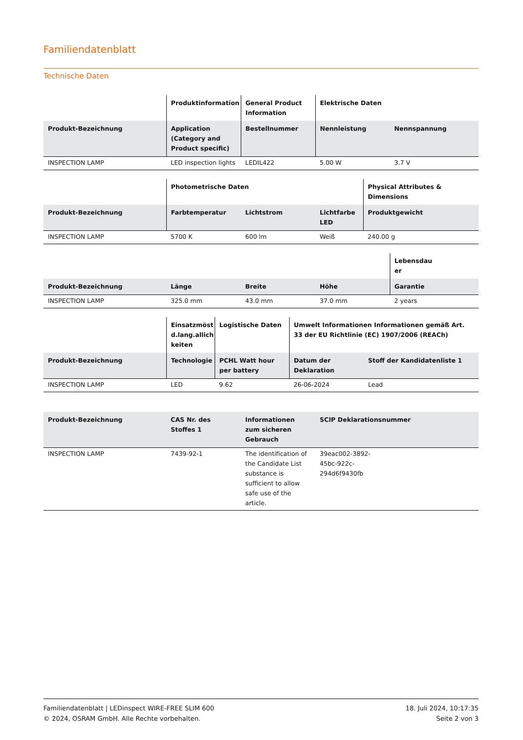Familiendatenblatt
Technische Daten
| | Produktinformation | General Product Information | Elektrische Daten | |
| --- | --- | --- | --- | --- |
| Produkt-Bezeichnung | Application (Category and Product specific) | Bestellnummer | Nennleistung | Nennspannung |
| INSPECTION LAMP | LED inspection lights | LEDIL422 | 5.00 W | 3.7 V |
| | Photometrische Daten | | | Physical Attributes & Dimensions |
| --- | --- | --- | --- | --- |
| Produkt-Bezeichnung | Farbtemperatur | Lichtstrom | Lichtfarbe LED | Produktgewicht |
| INSPECTION LAMP | 5700 K | 600 lm | Weiß | 240.00 g |
| | | | | Lebensdau er |
| --- | --- | --- | --- | --- |
| Produkt-Bezeichnung | Länge | Breite | Höhe | Garantie |
| INSPECTION LAMP | 325.0 mm | 43.0 mm | 37.0 mm | 2 years |
| | Einsatzmöst d.lang.allich keiten | Logistische Daten | Umwelt Informationen Informationen gemäß Art. 33 der EU Richtlinie (EC) 1907/2006 (REACh) | |
| --- | --- | --- | --- | --- |
| Produkt-Bezeichnung | Technologie | PCHL Watt hour per battery | Datum der Deklaration | Stoff der Kandidatenliste 1 |
| INSPECTION LAMP | LED | 9.62 | 26-06-2024 | Lead |
| Produkt-Bezeichnung | CAS Nr. des Stoffes 1 | Informationen zum sicheren Gebrauch | SCIP Deklarationsnummer |
| --- | --- | --- | --- |
| INSPECTION LAMP | 7439-92-1 | The identification of the Candidate List substance is sufficient to allow safe use of the article. | 39eac002-3892- 45bc-922c- 294d6f9430fb |
Familiendatenblatt | LEDinspect WIRE-FREE SLIM 600
© 2024, OSRAM GmbH. Alle Rechte vorbehalten.
18. Juli 2024, 10:17:35
Seite 2 von 3